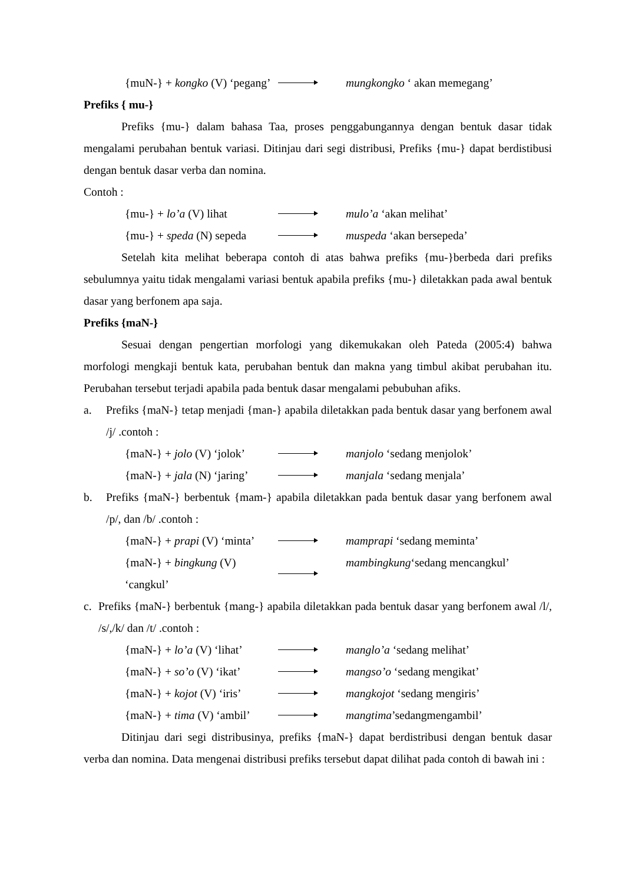{muN-} + kongko (V) ‘pegang’ mungkongko ‘ akan memegang’
Prefiks { mu-}
Prefiks {mu-} dalam bahasa Taa, proses penggabungannya dengan bentuk dasar tidak mengalami perubahan bentuk variasi. Ditinjau dari segi distribusi, Prefiks {mu-} dapat berdistibusi dengan bentuk dasar verba dan nomina.
Contoh :
{mu-} + lo’a (V) lihat mulo’a ‘akan melihat’
{mu-} + speda (N) sepeda muspeda ‘akan bersepeda’
Setelah kita melihat beberapa contoh di atas bahwa prefiks {mu-}berbeda dari prefiks sebulumnya yaitu tidak mengalami variasi bentuk apabila prefiks {mu-} diletakkan pada awal bentuk dasar yang berfonem apa saja.
Prefiks {maN-}
Sesuai dengan pengertian morfologi yang dikemukakan oleh Pateda (2005:4) bahwa morfologi mengkaji bentuk kata, perubahan bentuk dan makna yang timbul akibat perubahan itu. Perubahan tersebut terjadi apabila pada bentuk dasar mengalami pebubuhan afiks.
a. Prefiks {maN-} tetap menjadi {man-} apabila diletakkan pada bentuk dasar yang berfonem awal /j/ .contoh :
{maN-} + jolo (V) ‘jolok’ manjolo ‘sedang menjolok’
{maN-} + jala (N) ‘jaring’ manjala ‘sedang menjala’
b. Prefiks {maN-} berbentuk {mam-} apabila diletakkan pada bentuk dasar yang berfonem awal /p/, dan /b/ .contoh :
{maN-} + prapi (V) ‘minta’ mamprapi ‘sedang meminta’
{maN-} + bingkung (V) ‘cangkul’ mambingkung‘sedang mencangkul’
c. Prefiks {maN-} berbentuk {mang-} apabila diletakkan pada bentuk dasar yang berfonem awal /l/, /s/,/k/ dan /t/ .contoh :
{maN-} + lo’a (V) ‘lihat’ manglo’a ‘sedang melihat’
{maN-} + so’o (V) ‘ikat’ mangso’o ‘sedang mengikat’
{maN-} + kojot (V) ‘iris’ mangkojot ‘sedang mengiris’
{maN-} + tima (V) ‘ambil’ mangtima’sedangmengambil’
Ditinjau dari segi distribusinya, prefiks {maN-} dapat berdistribusi dengan bentuk dasar verba dan nomina. Data mengenai distribusi prefiks tersebut dapat dilihat pada contoh di bawah ini :